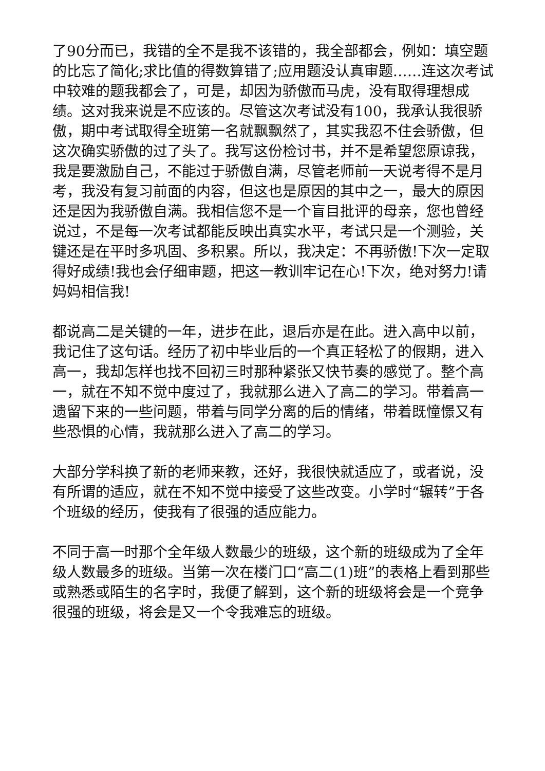了90分而已，我错的全不是我不该错的，我全部都会，例如：填空题的比忘了简化;求比值的得数算错了;应用题没认真审题……连这次考试中较难的题我都会了，可是，却因为骄傲而马虎，没有取得理想成绩。这对我来说是不应该的。尽管这次考试没有100，我承认我很骄傲，期中考试取得全班第一名就飘飘然了，其实我忍不住会骄傲，但这次确实骄傲的过了头了。我写这份检讨书，并不是希望您原谅我，我是要激励自己，不能过于骄傲自满，尽管老师前一天说考得不是月考，我没有复习前面的内容，但这也是原因的其中之一，最大的原因还是因为我骄傲自满。我相信您不是一个盲目批评的母亲，您也曾经说过，不是每一次考试都能反映出真实水平，考试只是一个测验，关键还是在平时多巩固、多积累。所以，我决定：不再骄傲!下次一定取得好成绩!我也会仔细审题，把这一教训牢记在心!下次，绝对努力!请妈妈相信我!
都说高二是关键的一年，进步在此，退后亦是在此。进入高中以前，我记住了这句话。经历了初中毕业后的一个真正轻松了的假期，进入高一，我却怎样也找不回初三时那种紧张又快节奏的感觉了。整个高一，就在不知不觉中度过了，我就那么进入了高二的学习。带着高一遗留下来的一些问题，带着与同学分离的后的情绪，带着既憧憬又有些恐惧的心情，我就那么进入了高二的学习。
大部分学科换了新的老师来教，还好，我很快就适应了，或者说，没有所谓的适应，就在不知不觉中接受了这些改变。小学时“辗转”于各个班级的经历，使我有了很强的适应能力。
不同于高一时那个全年级人数最少的班级，这个新的班级成为了全年级人数最多的班级。当第一次在楼门口“高二(1)班”的表格上看到那些或熟悉或陌生的名字时，我便了解到，这个新的班级将会是一个竞争很强的班级，将会是又一个令我难忘的班级。